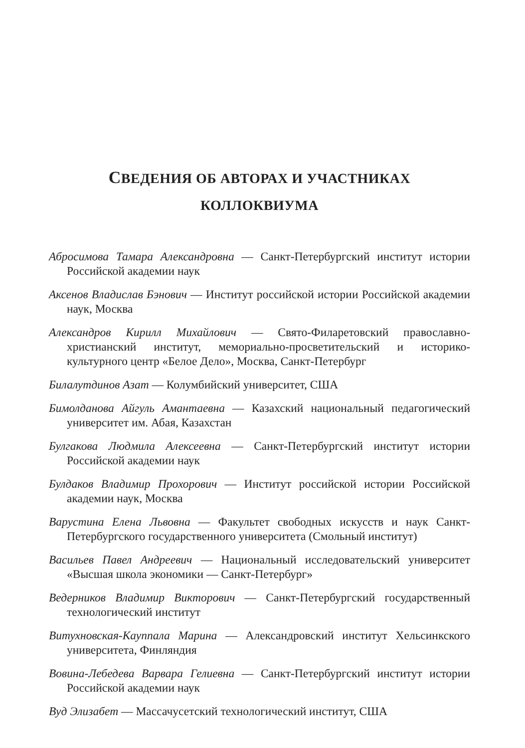СВЕДЕНИЯ ОБ АВТОРАХ И УЧАСТНИКАХ
КОЛЛОКВИУМА
Абросимова Тамара Александровна — Санкт-Петербургский институт истории Российской академии наук
Аксенов Владислав Бэнович — Институт российской истории Российской академии наук, Москва
Александров Кирилл Михайлович — Свято-Филаретовский православно-христианский институт, мемориально-просветительский и историко-культурного центр «Белое Дело», Москва, Санкт-Петербург
Билалутдинов Азат — Колумбийский университет, США
Бимолданова Айгуль Амантаевна — Казахский национальный педагогический университет им. Абая, Казахстан
Булгакова Людмила Алексеевна — Санкт-Петербургский институт истории Российской академии наук
Булдаков Владимир Прохорович — Институт российской истории Российской академии наук, Москва
Варустина Елена Львовна — Факультет свободных искусств и наук Санкт-Петербургского государственного университета (Смольный институт)
Васильев Павел Андреевич — Национальный исследовательский университет «Высшая школа экономики — Санкт-Петербург»
Ведерников Владимир Викторович — Санкт-Петербургский государственный технологический институт
Витухновская-Кауппала Марина — Александровский институт Хельсинкского университета, Финляндия
Вовина-Лебедева Варвара Гелиевна — Санкт-Петербургский институт истории Российской академии наук
Вуд Элизабет — Массачусетский технологический институт, США